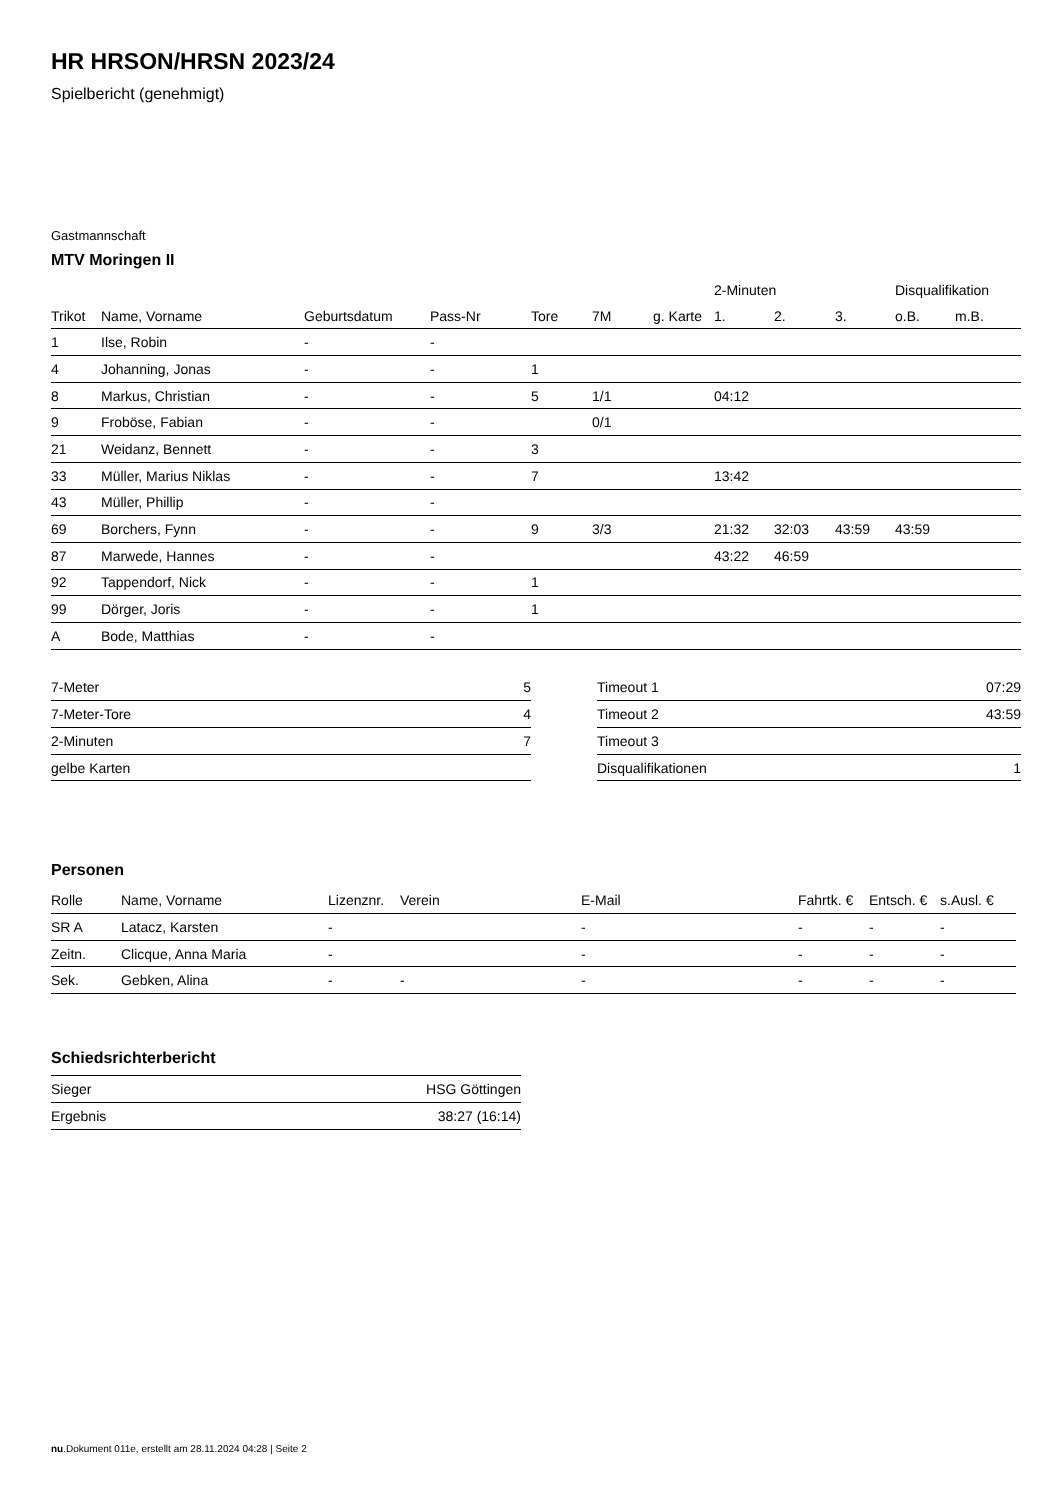HR HRSON/HRSN 2023/24
Spielbericht (genehmigt)
Gastmannschaft
MTV Moringen II
| | | | | | | | 2-Minuten | | | Disqualifikation | |
| --- | --- | --- | --- | --- | --- | --- | --- | --- | --- | --- | --- |
| Trikot | Name, Vorname | Geburtsdatum | Pass-Nr | Tore | 7M | g. Karte | 1. | 2. | 3. | o.B. | m.B. |
| 1 | Ilse, Robin | - | - | | | | | | | | |
| 4 | Johanning, Jonas | - | - | 1 | | | | | | | |
| 8 | Markus, Christian | - | - | 5 | 1/1 | | 04:12 | | | | |
| 9 | Froböse, Fabian | - | - | | 0/1 | | | | | | |
| 21 | Weidanz, Bennett | - | - | 3 | | | | | | | |
| 33 | Müller, Marius Niklas | - | - | 7 | | | 13:42 | | | | |
| 43 | Müller, Phillip | - | - | | | | | | | | |
| 69 | Borchers, Fynn | - | - | 9 | 3/3 | | 21:32 | 32:03 | 43:59 | 43:59 | |
| 87 | Marwede, Hannes | - | - | | | | 43:22 | 46:59 | | | |
| 92 | Tappendorf, Nick | - | - | 1 | | | | | | | |
| 99 | Dörger, Joris | - | - | 1 | | | | | | | |
| A | Bode, Matthias | - | - | | | | | | | | |
| 7-Meter | 5 |
| 7-Meter-Tore | 4 |
| 2-Minuten | 7 |
| gelbe Karten | |
| Timeout 1 | 07:29 |
| Timeout 2 | 43:59 |
| Timeout 3 | |
| Disqualifikationen | 1 |
Personen
| Rolle | Name, Vorname | Lizenznr. | Verein | E-Mail | Fahrtk. € | Entsch. € | s.Ausl. € |
| --- | --- | --- | --- | --- | --- | --- | --- |
| SR A | Latacz, Karsten | - | | - | - | - | - |
| Zeitn. | Clicque, Anna Maria | - | | - | - | - | - |
| Sek. | Gebken, Alina | - | - | - | - | - | - |
Schiedsrichterbericht
| Sieger | HSG Göttingen |
| Ergebnis | 38:27 (16:14) |
nu.Dokument 011e, erstellt am 28.11.2024 04:28 | Seite 2